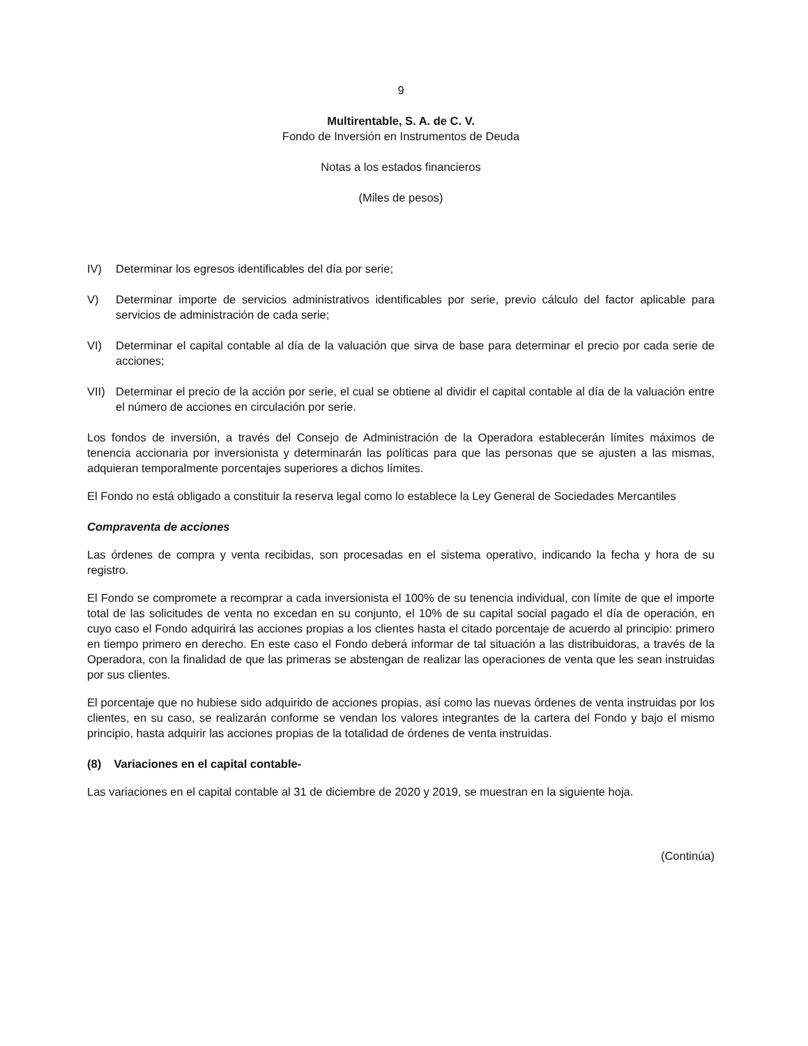9
Multirentable, S. A. de C. V.
Fondo de Inversión en Instrumentos de Deuda
Notas a los estados financieros
(Miles de pesos)
IV) Determinar los egresos identificables del día por serie;
V) Determinar importe de servicios administrativos identificables por serie, previo cálculo del factor aplicable para servicios de administración de cada serie;
VI) Determinar el capital contable al día de la valuación que sirva de base para determinar el precio por cada serie de acciones;
VII) Determinar el precio de la acción por serie, el cual se obtiene al dividir el capital contable al día de la valuación entre el número de acciones en circulación por serie.
Los fondos de inversión, a través del Consejo de Administración de la Operadora establecerán límites máximos de tenencia accionaria por inversionista y determinarán las políticas para que las personas que se ajusten a las mismas, adquieran temporalmente porcentajes superiores a dichos límites.
El Fondo no está obligado a constituir la reserva legal como lo establece la Ley General de Sociedades Mercantiles
Compraventa de acciones
Las órdenes de compra y venta recibidas, son procesadas en el sistema operativo, indicando la fecha y hora de su registro.
El Fondo se compromete a recomprar a cada inversionista el 100% de su tenencia individual, con límite de que el importe total de las solicitudes de venta no excedan en su conjunto, el 10% de su capital social pagado el día de operación, en cuyo caso el Fondo adquirirá las acciones propias a los clientes hasta el citado porcentaje de acuerdo al principio: primero en tiempo primero en derecho. En este caso el Fondo deberá informar de tal situación a las distribuidoras, a través de la Operadora, con la finalidad de que las primeras se abstengan de realizar las operaciones de venta que les sean instruidas por sus clientes.
El porcentaje que no hubiese sido adquirido de acciones propias, así como las nuevas órdenes de venta instruidas por los clientes, en su caso, se realizarán conforme se vendan los valores integrantes de la cartera del Fondo y bajo el mismo principio, hasta adquirir las acciones propias de la totalidad de órdenes de venta instruidas.
(8) Variaciones en el capital contable-
Las variaciones en el capital contable al 31 de diciembre de 2020 y 2019, se muestran en la siguiente hoja.
(Continúa)